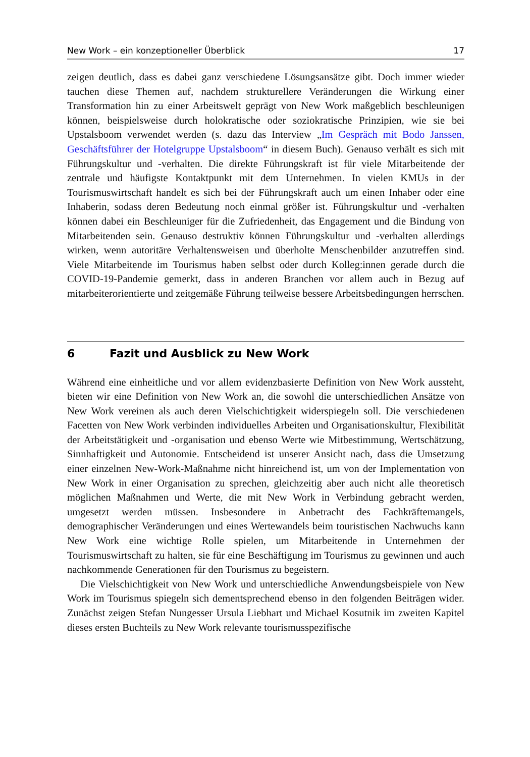New Work – ein konzeptioneller Überblick 17
zeigen deutlich, dass es dabei ganz verschiedene Lösungsansätze gibt. Doch immer wieder tauchen diese Themen auf, nachdem strukturellere Veränderungen die Wirkung einer Transformation hin zu einer Arbeitswelt geprägt von New Work maßgeblich beschleunigen können, beispielsweise durch holokratische oder soziokratische Prinzipien, wie sie bei Upstalsboom verwendet werden (s. dazu das Interview „Im Gespräch mit Bodo Janssen, Geschäftsführer der Hotelgruppe Upstalsboom“ in diesem Buch). Genauso verhält es sich mit Führungskultur und -verhalten. Die direkte Führungskraft ist für viele Mitarbeitende der zentrale und häufigste Kontaktpunkt mit dem Unternehmen. In vielen KMUs in der Tourismuswirtschaft handelt es sich bei der Führungskraft auch um einen Inhaber oder eine Inhaberin, sodass deren Bedeutung noch einmal größer ist. Führungskultur und -verhalten können dabei ein Beschleuniger für die Zufriedenheit, das Engagement und die Bindung von Mitarbeitenden sein. Genauso destruktiv können Führungskultur und -verhalten allerdings wirken, wenn autoritäre Verhaltensweisen und überholte Menschenbilder anzutreffen sind. Viele Mitarbeitende im Tourismus haben selbst oder durch Kolleg:innen gerade durch die COVID-19-Pandemie gemerkt, dass in anderen Branchen vor allem auch in Bezug auf mitarbeiterorientierte und zeitgemäße Führung teilweise bessere Arbeitsbedingungen herrschen.
6 Fazit und Ausblick zu New Work
Während eine einheitliche und vor allem evidenzbasierte Definition von New Work aussteht, bieten wir eine Definition von New Work an, die sowohl die unterschiedlichen Ansätze von New Work vereinen als auch deren Vielschichtigkeit widerspiegeln soll. Die verschiedenen Facetten von New Work verbinden individuelles Arbeiten und Organisationskultur, Flexibilität der Arbeitstätigkeit und -organisation und ebenso Werte wie Mitbestimmung, Wertschätzung, Sinnhaftigkeit und Autonomie. Entscheidend ist unserer Ansicht nach, dass die Umsetzung einer einzelnen New-Work-Maßnahme nicht hinreichend ist, um von der Implementation von New Work in einer Organisation zu sprechen, gleichzeitig aber auch nicht alle theoretisch möglichen Maßnahmen und Werte, die mit New Work in Verbindung gebracht werden, umgesetzt werden müssen. Insbesondere in Anbetracht des Fachkräftemangels, demographischer Veränderungen und eines Wertewandels beim touristischen Nachwuchs kann New Work eine wichtige Rolle spielen, um Mitarbeitende in Unternehmen der Tourismuswirtschaft zu halten, sie für eine Beschäftigung im Tourismus zu gewinnen und auch nachkommende Generationen für den Tourismus zu begeistern.
Die Vielschichtigkeit von New Work und unterschiedliche Anwendungsbeispiele von New Work im Tourismus spiegeln sich dementsprechend ebenso in den folgenden Beiträgen wider. Zunächst zeigen Stefan Nungesser Ursula Liebhart und Michael Kosutnik im zweiten Kapitel dieses ersten Buchteils zu New Work relevante tourismusspezifische